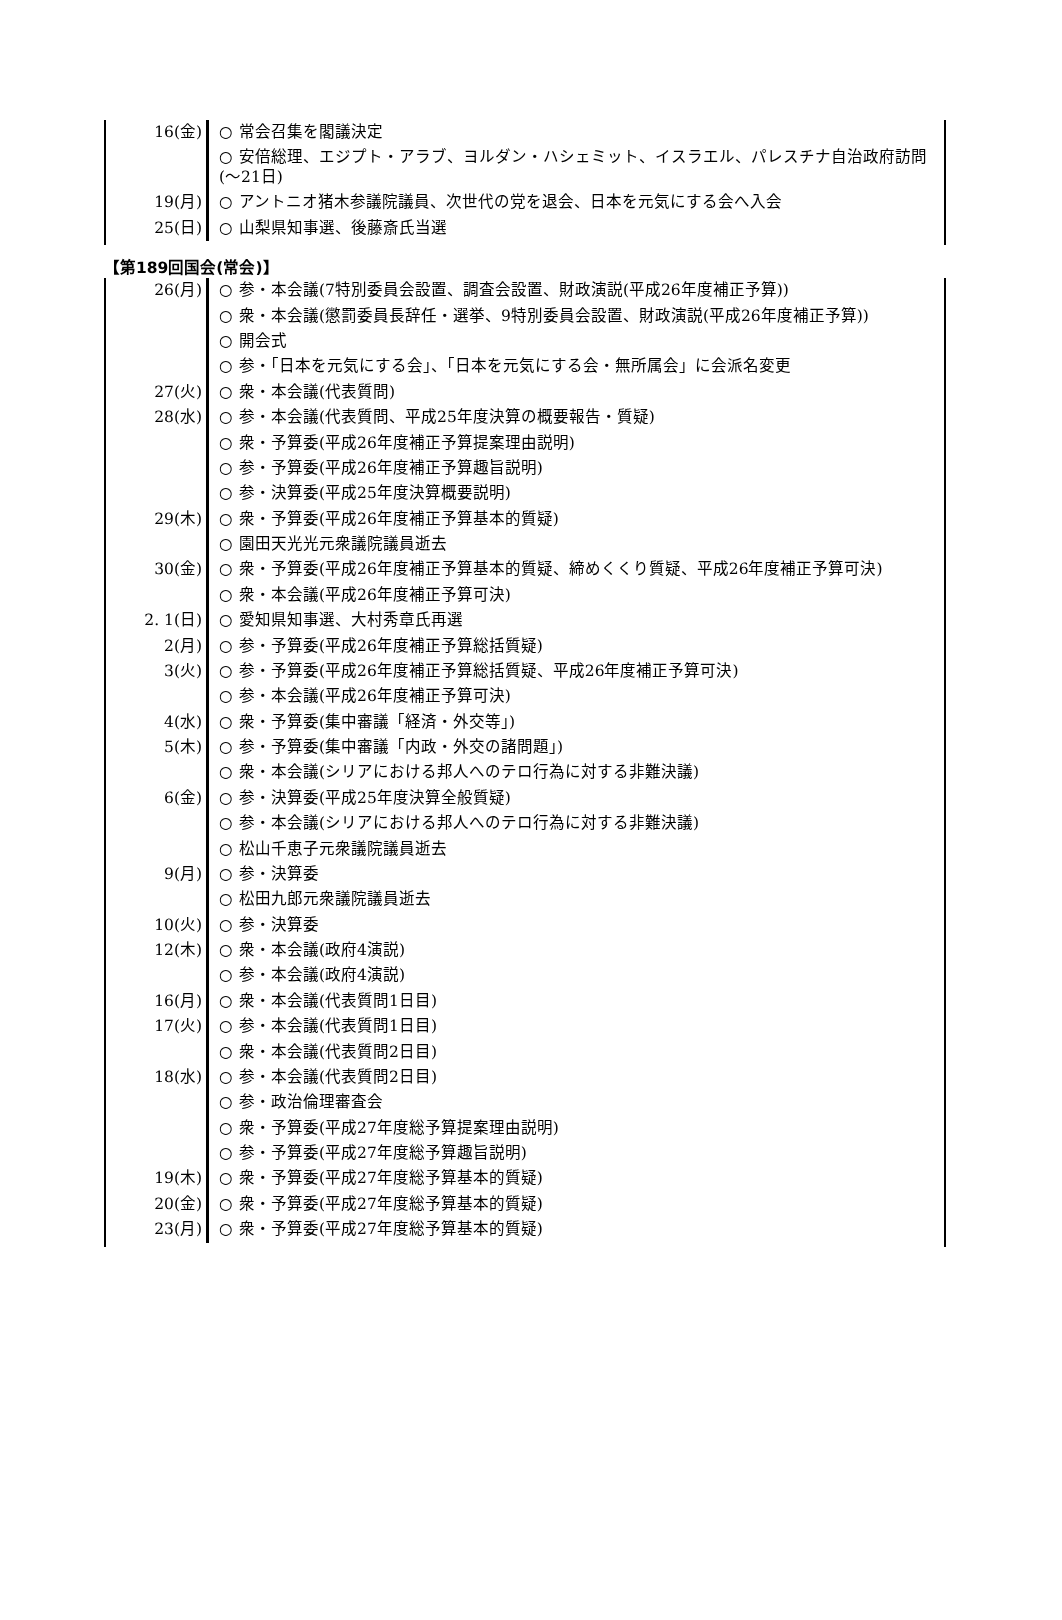| 16(金) | ○ 常会召集を閣議決定 |
| | ○ 安倍総理、エジプト・アラブ、ヨルダン・ハシェミット、イスラエル、パレスチナ自治政府訪問(～21日) |
| 19(月) | ○ アントニオ猪木参議院議員、次世代の党を退会、日本を元気にする会へ入会 |
| 25(日) | ○ 山梨県知事選、後藤斎氏当選 |
| 【第189回国会(常会)】 |
| 26(月) | ○ 参・本会議(7特別委員会設置、調査会設置、財政演説(平成26年度補正予算)) |
| | ○ 衆・本会議(懲罰委員長辞任・選挙、9特別委員会設置、財政演説(平成26年度補正予算)) |
| | ○ 開会式 |
| | ○ 参・「日本を元気にする会」、「日本を元気にする会・無所属会」に会派名変更 |
| 27(火) | ○ 衆・本会議(代表質問) |
| 28(水) | ○ 参・本会議(代表質問、平成25年度決算の概要報告・質疑) |
| | ○ 衆・予算委(平成26年度補正予算提案理由説明) |
| | ○ 参・予算委(平成26年度補正予算趣旨説明) |
| | ○ 参・決算委(平成25年度決算概要説明) |
| 29(木) | ○ 衆・予算委(平成26年度補正予算基本的質疑) |
| | ○ 園田天光光元衆議院議員逝去 |
| 30(金) | ○ 衆・予算委(平成26年度補正予算基本的質疑、締めくくり質疑、平成26年度補正予算可決) |
| | ○ 衆・本会議(平成26年度補正予算可決) |
| 2. 1(日) | ○ 愛知県知事選、大村秀章氏再選 |
| 2(月) | ○ 参・予算委(平成26年度補正予算総括質疑) |
| 3(火) | ○ 参・予算委(平成26年度補正予算総括質疑、平成26年度補正予算可決) |
| | ○ 参・本会議(平成26年度補正予算可決) |
| 4(水) | ○ 衆・予算委(集中審議「経済・外交等」) |
| 5(木) | ○ 参・予算委(集中審議「内政・外交の諸問題」) |
| | ○ 衆・本会議(シリアにおける邦人へのテロ行為に対する非難決議) |
| 6(金) | ○ 参・決算委(平成25年度決算全般質疑) |
| | ○ 参・本会議(シリアにおける邦人へのテロ行為に対する非難決議) |
| | ○ 松山千恵子元衆議院議員逝去 |
| 9(月) | ○ 参・決算委 |
| | ○ 松田九郎元衆議院議員逝去 |
| 10(火) | ○ 参・決算委 |
| 12(木) | ○ 衆・本会議(政府4演説) |
| | ○ 参・本会議(政府4演説) |
| 16(月) | ○ 衆・本会議(代表質問1日目) |
| 17(火) | ○ 参・本会議(代表質問1日目) |
| | ○ 衆・本会議(代表質問2日目) |
| 18(水) | ○ 参・本会議(代表質問2日目) |
| | ○ 参・政治倫理審査会 |
| | ○ 衆・予算委(平成27年度総予算提案理由説明) |
| | ○ 参・予算委(平成27年度総予算趣旨説明) |
| 19(木) | ○ 衆・予算委(平成27年度総予算基本的質疑) |
| 20(金) | ○ 衆・予算委(平成27年度総予算基本的質疑) |
| 23(月) | ○ 衆・予算委(平成27年度総予算基本的質疑) |